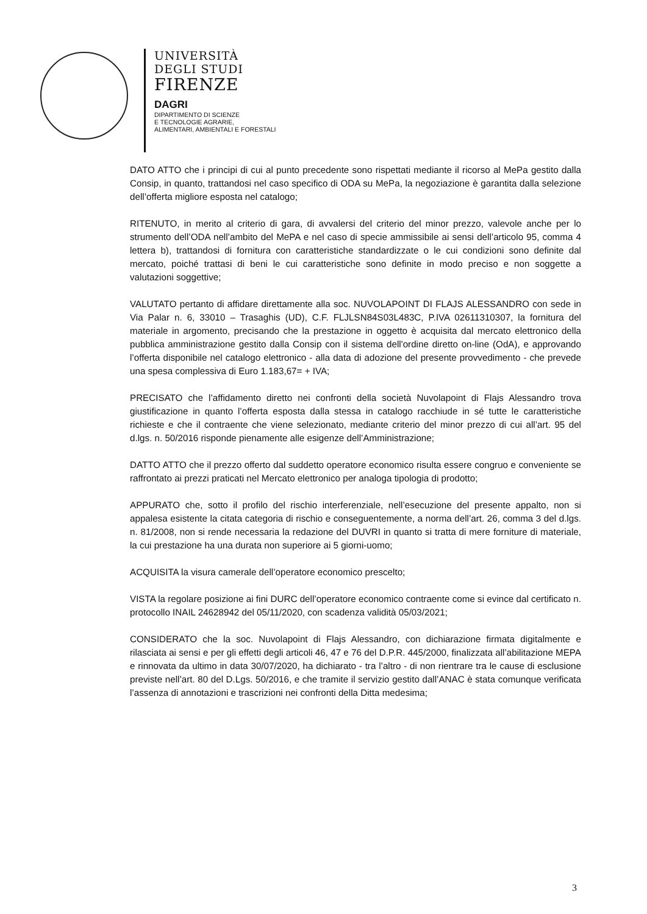UNIVERSITÀ
DEGLI STUDI
FIRENZE
DAGRI
DIPARTIMENTO DI SCIENZE
E TECNOLOGIE AGRARIE,
ALIMENTARI, AMBIENTALI E FORESTALI
DATO ATTO che i principi di cui al punto precedente sono rispettati mediante il ricorso al MePa gestito dalla Consip, in quanto, trattandosi nel caso specifico di ODA su MePa, la negoziazione è garantita dalla selezione dell’offerta migliore esposta nel catalogo;
RITENUTO, in merito al criterio di gara, di avvalersi del criterio del minor prezzo, valevole anche per lo strumento dell’ODA nell’ambito del MePA e nel caso di specie ammissibile ai sensi dell’articolo 95, comma 4 lettera b), trattandosi di fornitura con caratteristiche standardizzate o le cui condizioni sono definite dal mercato, poiché trattasi di beni le cui caratteristiche sono definite in modo preciso e non soggette a valutazioni soggettive;
VALUTATO pertanto di affidare direttamente alla soc. NUVOLAPOINT DI FLAJS ALESSANDRO con sede in Via Palar n. 6, 33010 – Trasaghis (UD), C.F. FLJLSN84S03L483C, P.IVA 02611310307, la fornitura del materiale in argomento, precisando che la prestazione in oggetto è acquisita dal mercato elettronico della pubblica amministrazione gestito dalla Consip con il sistema dell'ordine diretto on-line (OdA), e approvando l’offerta disponibile nel catalogo elettronico - alla data di adozione del presente provvedimento - che prevede una spesa complessiva di Euro 1.183,67= + IVA;
PRECISATO che l’affidamento diretto nei confronti della società Nuvolapoint di Flajs Alessandro trova giustificazione in quanto l’offerta esposta dalla stessa in catalogo racchiude in sé tutte le caratteristiche richieste e che il contraente che viene selezionato, mediante criterio del minor prezzo di cui all’art. 95 del d.lgs. n. 50/2016 risponde pienamente alle esigenze dell’Amministrazione;
DATTO ATTO che il prezzo offerto dal suddetto operatore economico risulta essere congruo e conveniente se raffrontato ai prezzi praticati nel Mercato elettronico per analoga tipologia di prodotto;
APPURATO che, sotto il profilo del rischio interferenziale, nell’esecuzione del presente appalto, non si appalesa esistente la citata categoria di rischio e conseguentemente, a norma dell’art. 26, comma 3 del d.lgs. n. 81/2008, non si rende necessaria la redazione del DUVRI in quanto si tratta di mere forniture di materiale, la cui prestazione ha una durata non superiore ai 5 giorni-uomo;
ACQUISITA la visura camerale dell’operatore economico prescelto;
VISTA la regolare posizione ai fini DURC dell’operatore economico contraente come si evince dal certificato n. protocollo INAIL 24628942 del 05/11/2020, con scadenza validità 05/03/2021;
CONSIDERATO che la soc. Nuvolapoint di Flajs Alessandro, con dichiarazione firmata digitalmente e rilasciata ai sensi e per gli effetti degli articoli 46, 47 e 76 del D.P.R. 445/2000, finalizzata all’abilitazione MEPA e rinnovata da ultimo in data 30/07/2020, ha dichiarato - tra l’altro - di non rientrare tra le cause di esclusione previste nell’art. 80 del D.Lgs. 50/2016, e che tramite il servizio gestito dall’ANAC è stata comunque verificata l’assenza di annotazioni e trascrizioni nei confronti della Ditta medesima;
3